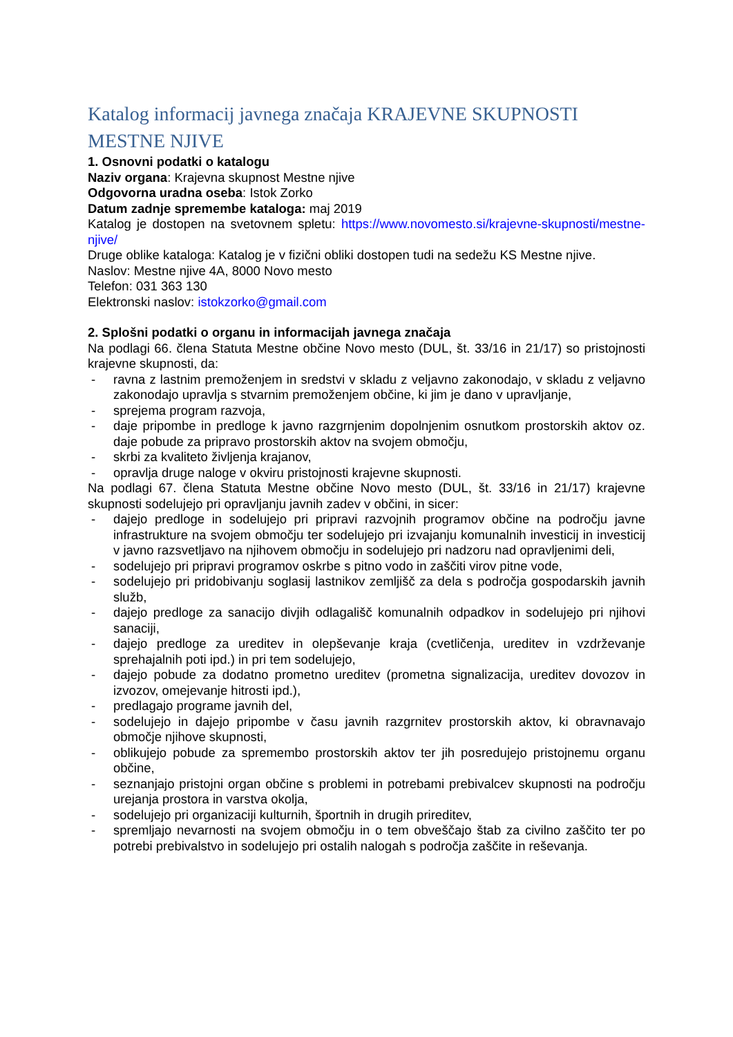Katalog informacij javnega značaja KRAJEVNE SKUPNOSTI MESTNE NJIVE
1. Osnovni podatki o katalogu
Naziv organa: Krajevna skupnost Mestne njive
Odgovorna uradna oseba: Istok Zorko
Datum zadnje spremembe kataloga: maj 2019
Katalog je dostopen na svetovnem spletu: https://www.novomesto.si/krajevne-skupnosti/mestne-njive/
Druge oblike kataloga: Katalog je v fizični obliki dostopen tudi na sedežu KS Mestne njive.
Naslov: Mestne njive 4A, 8000 Novo mesto
Telefon: 031 363 130
Elektronski naslov: istokzorko@gmail.com
2. Splošni podatki o organu in informacijah javnega značaja
Na podlagi 66. člena Statuta Mestne občine Novo mesto (DUL, št. 33/16 in 21/17) so pristojnosti krajevne skupnosti, da:
- ravna z lastnim premoženjem in sredstvi v skladu z veljavno zakonodajo, v skladu z veljavno zakonodajo upravlja s stvarnim premoženjem občine, ki jim je dano v upravljanje,
- sprejema program razvoja,
- daje pripombe in predloge k javno razgrnjenim dopolnjenim osnutkom prostorskih aktov oz. daje pobude za pripravo prostorskih aktov na svojem območju,
- skrbi za kvaliteto življenja krajanov,
- opravlja druge naloge v okviru pristojnosti krajevne skupnosti.
Na podlagi 67. člena Statuta Mestne občine Novo mesto (DUL, št. 33/16 in 21/17) krajevne skupnosti sodelujejo pri opravljanju javnih zadev v občini, in sicer:
- dajejo predloge in sodelujejo pri pripravi razvojnih programov občine na področju javne infrastrukture na svojem območju ter sodelujejo pri izvajanju komunalnih investicij in investicij v javno razsvetljavo na njihovem območju in sodelujejo pri nadzoru nad opravljenimi deli,
- sodelujejo pri pripravi programov oskrbe s pitno vodo in zaščiti virov pitne vode,
- sodelujejo pri pridobivanju soglasij lastnikov zemljišč za dela s področja gospodarskih javnih služb,
- dajejo predloge za sanacijo divjih odlagališč komunalnih odpadkov in sodelujejo pri njihovi sanaciji,
- dajejo predloge za ureditev in olepševanje kraja (cvetličenja, ureditev in vzdrževanje sprehajalnih poti ipd.) in pri tem sodelujejo,
- dajejo pobude za dodatno prometno ureditev (prometna signalizacija, ureditev dovozov in izvozov, omejevanje hitrosti ipd.),
- predlagajo programe javnih del,
- sodelujejo in dajejo pripombe v času javnih razgrnitev prostorskih aktov, ki obravnavajo območje njihove skupnosti,
- oblikujejo pobude za spremembo prostorskih aktov ter jih posredujejo pristojnemu organu občine,
- seznanjajo pristojni organ občine s problemi in potrebami prebivalcev skupnosti na področju urejanja prostora in varstva okolja,
- sodelujejo pri organizaciji kulturnih, športnih in drugih prireditev,
- spremljajo nevarnosti na svojem območju in o tem obveščajo štab za civilno zaščito ter po potrebi prebivalstvo in sodelujejo pri ostalih nalogah s področja zaščite in reševanja.